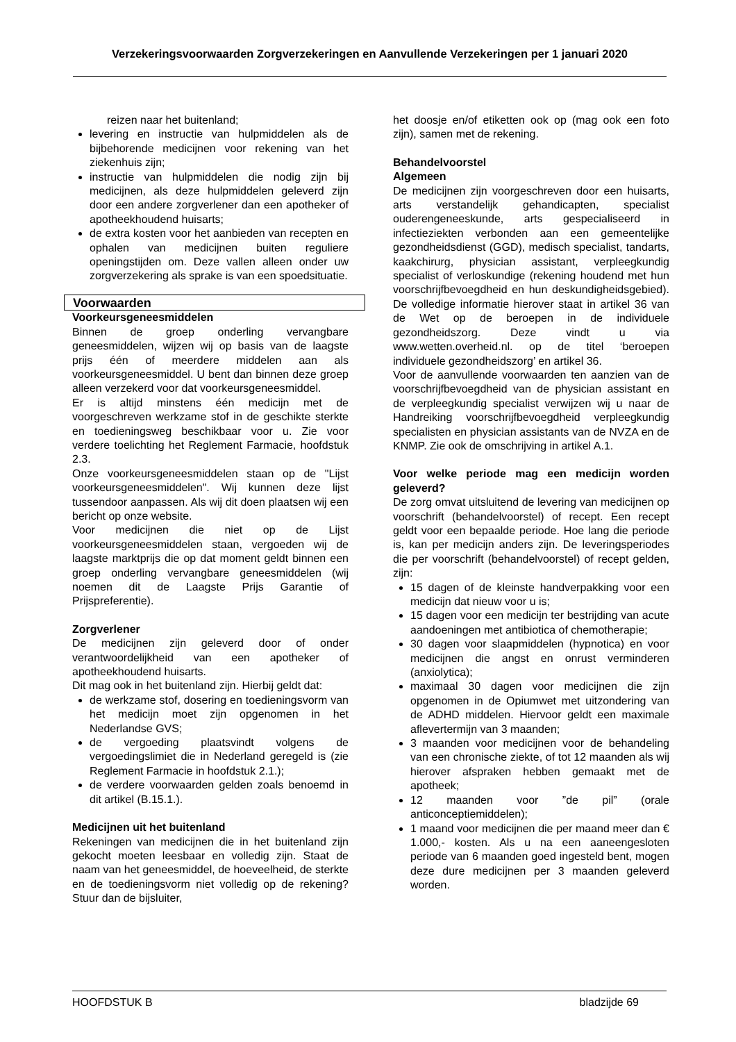Verzekeringsvoorwaarden Zorgverzekeringen en Aanvullende Verzekeringen per 1 januari 2020
reizen naar het buitenland;
levering en instructie van hulpmiddelen als de bijbehorende medicijnen voor rekening van het ziekenhuis zijn;
instructie van hulpmiddelen die nodig zijn bij medicijnen, als deze hulpmiddelen geleverd zijn door een andere zorgverlener dan een apotheker of apotheekhoudend huisarts;
de extra kosten voor het aanbieden van recepten en ophalen van medicijnen buiten reguliere openingstijden om. Deze vallen alleen onder uw zorgverzekering als sprake is van een spoedsituatie.
Voorwaarden
Voorkeursgeneesmiddelen
Binnen de groep onderling vervangbare geneesmiddelen, wijzen wij op basis van de laagste prijs één of meerdere middelen aan als voorkeursgeneesmiddel. U bent dan binnen deze groep alleen verzekerd voor dat voorkeursgeneesmiddel.
Er is altijd minstens één medicijn met de voorgeschreven werkzame stof in de geschikte sterkte en toedieningsweg beschikbaar voor u. Zie voor verdere toelichting het Reglement Farmacie, hoofdstuk 2.3.
Onze voorkeursgeneesmiddelen staan op de "Lijst voorkeursgeneesmiddelen". Wij kunnen deze lijst tussendoor aanpassen. Als wij dit doen plaatsen wij een bericht op onze website.
Voor medicijnen die niet op de Lijst voorkeursgeneesmiddelen staan, vergoeden wij de laagste marktprijs die op dat moment geldt binnen een groep onderling vervangbare geneesmiddelen (wij noemen dit de Laagste Prijs Garantie of Prijspreferentie).
Zorgverlener
De medicijnen zijn geleverd door of onder verantwoordelijkheid van een apotheker of apotheekhoudend huisarts.
Dit mag ook in het buitenland zijn. Hierbij geldt dat:
de werkzame stof, dosering en toedieningsvorm van het medicijn moet zijn opgenomen in het Nederlandse GVS;
de vergoeding plaatsvindt volgens de vergoedingslimiet die in Nederland geregeld is (zie Reglement Farmacie in hoofdstuk 2.1.);
de verdere voorwaarden gelden zoals benoemd in dit artikel (B.15.1.).
Medicijnen uit het buitenland
Rekeningen van medicijnen die in het buitenland zijn gekocht moeten leesbaar en volledig zijn. Staat de naam van het geneesmiddel, de hoeveelheid, de sterkte en de toedieningsvorm niet volledig op de rekening? Stuur dan de bijsluiter,
het doosje en/of etiketten ook op (mag ook een foto zijn), samen met de rekening.
Behandelvoorstel
Algemeen
De medicijnen zijn voorgeschreven door een huisarts, arts verstandelijk gehandicapten, specialist ouderengeneeskunde, arts gespecialiseerd in infectieziekten verbonden aan een gemeentelijke gezondheidsdienst (GGD), medisch specialist, tandarts, kaakchirurg, physician assistant, verpleegkundig specialist of verloskundige (rekening houdend met hun voorschrijfbevoegdheid en hun deskundigheidsgebied). De volledige informatie hierover staat in artikel 36 van de Wet op de beroepen in de individuele gezondheidszorg. Deze vindt u via www.wetten.overheid.nl. op de titel ‘beroepen individuele gezondheidszorg’ en artikel 36.
Voor de aanvullende voorwaarden ten aanzien van de voorschrijfbevoegdheid van de physician assistant en de verpleegkundig specialist verwijzen wij u naar de Handreiking voorschrijfbevoegdheid verpleegkundig specialisten en physician assistants van de NVZA en de KNMP. Zie ook de omschrijving in artikel A.1.
Voor welke periode mag een medicijn worden geleverd?
De zorg omvat uitsluitend de levering van medicijnen op voorschrift (behandelvoorstel) of recept. Een recept geldt voor een bepaalde periode. Hoe lang die periode is, kan per medicijn anders zijn. De leveringsperiodes die per voorschrift (behandelvoorstel) of recept gelden, zijn:
15 dagen of de kleinste handverpakking voor een medicijn dat nieuw voor u is;
15 dagen voor een medicijn ter bestrijding van acute aandoeningen met antibiotica of chemotherapie;
30 dagen voor slaapmiddelen (hypnotica) en voor medicijnen die angst en onrust verminderen (anxiolytica);
maximaal 30 dagen voor medicijnen die zijn opgenomen in de Opiumwet met uitzondering van de ADHD middelen. Hiervoor geldt een maximale aflevertermijn van 3 maanden;
3 maanden voor medicijnen voor de behandeling van een chronische ziekte, of tot 12 maanden als wij hierover afspraken hebben gemaakt met de apotheek;
12 maanden voor ”de pil” (orale anticonceptiemiddelen);
1 maand voor medicijnen die per maand meer dan € 1.000,- kosten. Als u na een aaneengesloten periode van 6 maanden goed ingesteld bent, mogen deze dure medicijnen per 3 maanden geleverd worden.
HOOFDSTUK B bladzijde 69